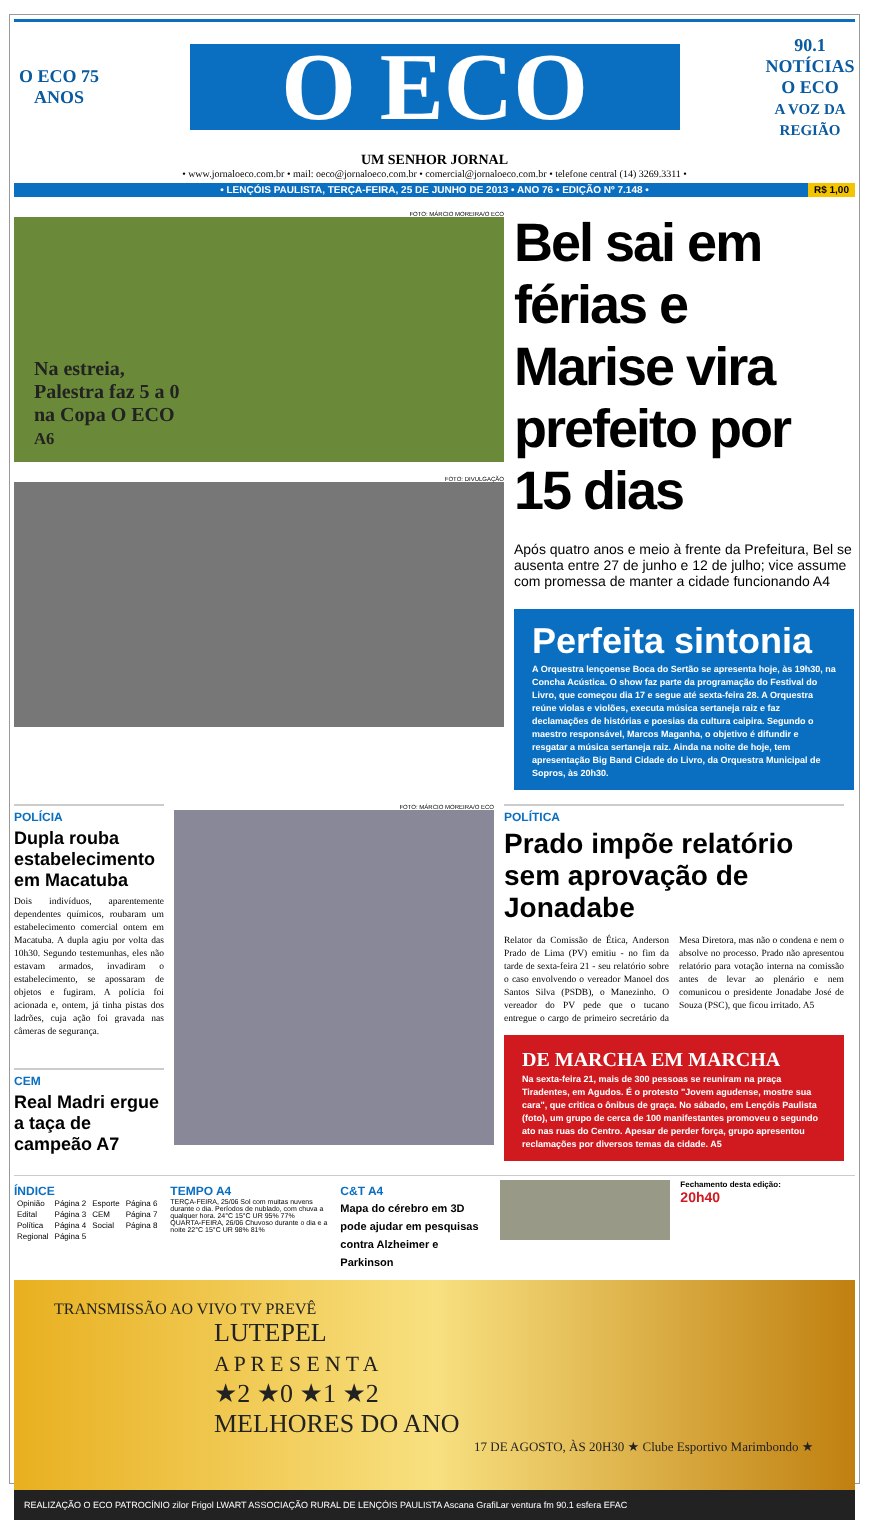O ECO 75 ANOS
O ECO
90.1 NOTÍCIAS
O ECO
A VOZ DA REGIÃO
UM SENHOR JORNAL
• www.jornaloeco.com.br • mail: oeco@jornaloeco.com.br • comercial@jornaloeco.com.br • telefone central (14) 3269.3311 •
• LENÇÓIS PAULISTA, TERÇA-FEIRA, 25 DE JUNHO DE 2013 • ANO 76 • EDIÇÃO Nº 7.148 • R$ 1,00
FOTO: MÁRCIO MOREIRA/O ECO
Na estreia,
Palestra faz 5 a 0
na Copa O ECO
A6
FOTO: DIVULGAÇÃO
Bel sai em férias e Marise vira prefeito por 15 dias
Após quatro anos e meio à frente da Prefeitura, Bel se ausenta entre 27 de junho e 12 de julho; vice assume com promessa de manter a cidade funcionando A4
Perfeita sintonia
A Orquestra lençoense Boca do Sertão se apresenta hoje, às 19h30, na Concha Acústica. O show faz parte da programação do Festival do Livro, que começou dia 17 e segue até sexta-feira 28. A Orquestra reúne violas e violões, executa música sertaneja raiz e faz declamações de histórias e poesias da cultura caipira. Segundo o maestro responsável, Marcos Maganha, o objetivo é difundir e resgatar a música sertaneja raiz. Ainda na noite de hoje, tem apresentação Big Band Cidade do Livro, da Orquestra Municipal de Sopros, às 20h30.
POLÍCIA
Dupla rouba estabelecimento em Macatuba
Dois indivíduos, aparentemente dependentes químicos, roubaram um estabelecimento comercial ontem em Macatuba. A dupla agiu por volta das 10h30. Segundo testemunhas, eles não estavam armados, invadiram o estabelecimento, se apossaram de objetos e fugiram. A polícia foi acionada e, ontem, já tinha pistas dos ladrões, cuja ação foi gravada nas câmeras de segurança.
CEM
Real Madri ergue a taça de campeão A7
FOTO: MÁRCIO MOREIRA/O ECO
POLÍTICA
Prado impõe relatório sem aprovação de Jonadabe
Relator da Comissão de Ética, Anderson Prado de Lima (PV) emitiu - no fim da tarde de sexta-feira 21 - seu relatório sobre o caso envolvendo o vereador Manoel dos Santos Silva (PSDB), o Manezinho. O vereador do PV pede que o tucano entregue o cargo de primeiro secretário da Mesa Diretora, mas não o condena e nem o absolve no processo. Prado não apresentou relatório para votação interna na comissão antes de levar ao plenário e nem comunicou o presidente Jonadabe José de Souza (PSC), que ficou irritado. A5
DE MARCHA EM MARCHA
Na sexta-feira 21, mais de 300 pessoas se reuniram na praça Tiradentes, em Agudos. É o protesto "Jovem agudense, mostre sua cara", que critica o ônibus de graça. No sábado, em Lençóis Paulista (foto), um grupo de cerca de 100 manifestantes promoveu o segundo ato nas ruas do Centro. Apesar de perder força, grupo apresentou reclamações por diversos temas da cidade. A5
ÍNDICE
| Opinião | Página 2 | Esporte | Página 6 |
| Edital | Página 3 | CEM | Página 7 |
| Política | Página 4 | Social | Página 8 |
| Regional | Página 5 | | |
TEMPO A4
TERÇA-FEIRA, 25/06 Sol com muitas nuvens durante o dia. Períodos de nublado, com chuva a qualquer hora. 24°C 15°C UR 95% 77%
QUARTA-FEIRA, 26/06 Chuvoso durante o dia e a noite 22°C 15°C UR 98% 81%
C&T A4
Mapa do cérebro em 3D pode ajudar em pesquisas contra Alzheimer e Parkinson
Fechamento desta edição:
20h40
TRANSMISSÃO AO VIVO TV PREVÊ
LUTEPEL
A P R E S E N T A
★2 ★0 ★1 ★2
MELHORES DO ANO
17 DE AGOSTO, ÀS 20H30 ★ Clube Esportivo Marimbondo ★
REALIZAÇÃO O ECO PATROCÍNIO zilor Frigol LWART ASSOCIAÇÃO RURAL DE LENÇÓIS PAULISTA Ascana GrafiLar ventura fm 90.1 esfera EFAC